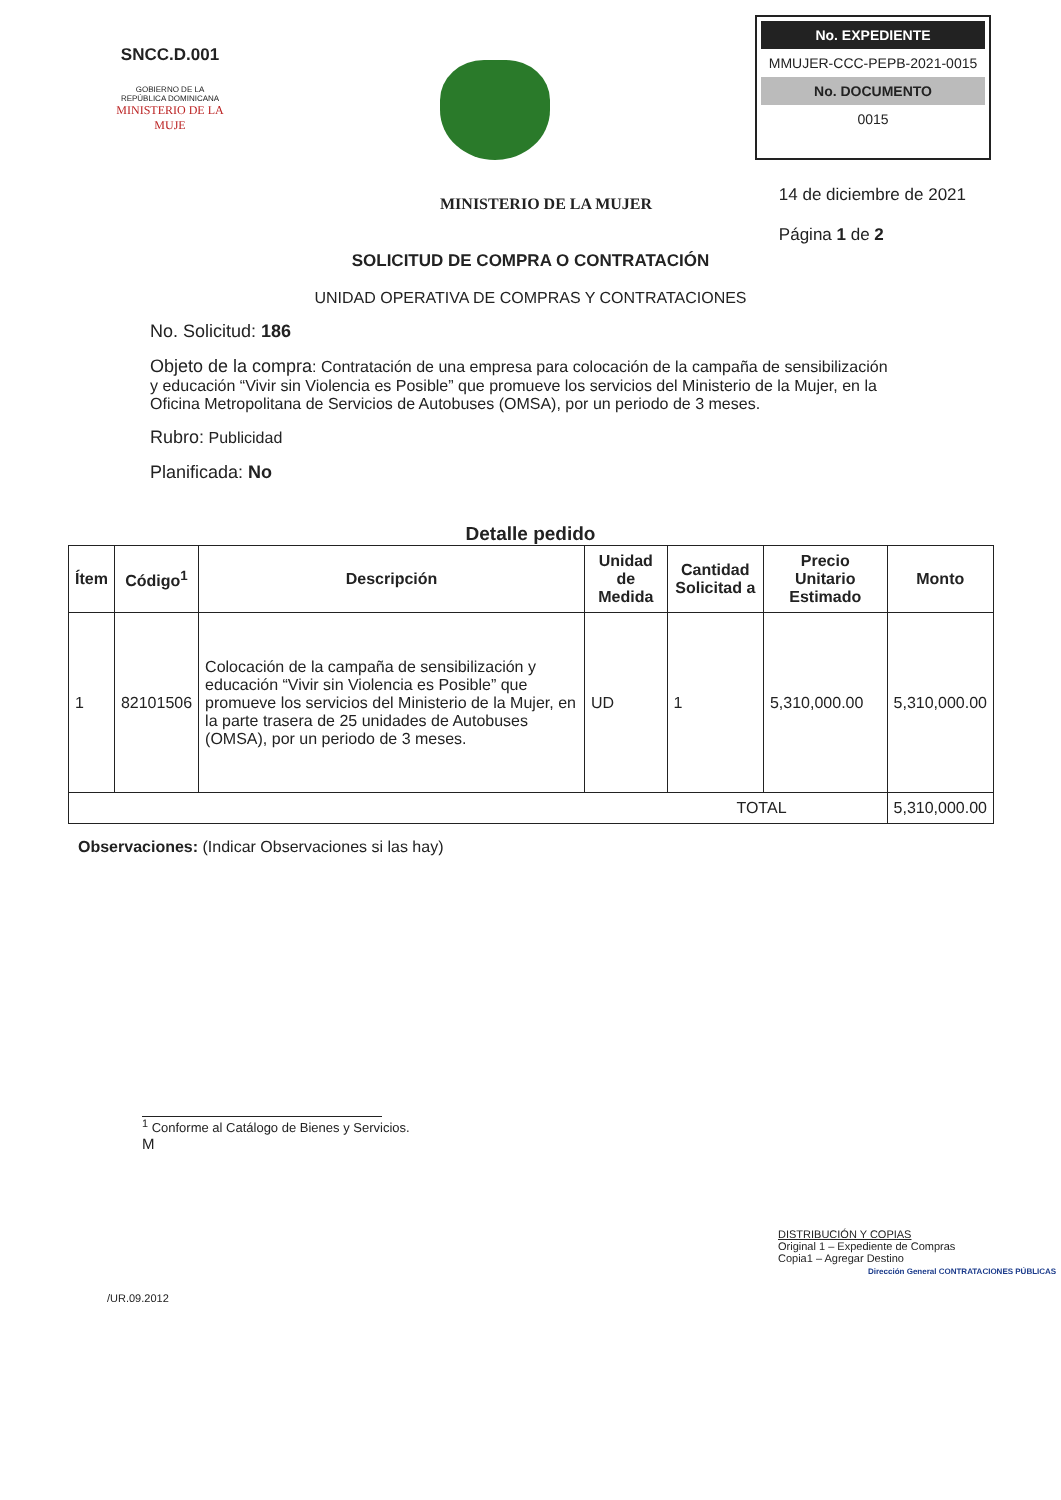SNCC.D.001
GOBIERNO DE LA
REPÚBLICA DOMINICANA
MINISTERIO DE LA MUJE
No. EXPEDIENTE
MMUJER-CCC-PEPB-2021-0015
No. DOCUMENTO
0015
MINISTERIO DE LA MUJER
14 de diciembre de 2021
Página 1 de 2
SOLICITUD DE COMPRA O CONTRATACIÓN
UNIDAD OPERATIVA DE COMPRAS Y CONTRATACIONES
No. Solicitud: 186
Objeto de la compra: Contratación de una empresa para colocación de la campaña de sensibilización y educación “Vivir sin Violencia es Posible” que promueve los servicios del Ministerio de la Mujer, en la Oficina Metropolitana de Servicios de Autobuses (OMSA), por un periodo de 3 meses.
Rubro: Publicidad
Planificada: No
Detalle pedido
| Ítem | Código<sup>1</sup> | Descripción | Unidad de Medida | Cantidad Solicitad a | Precio Unitario Estimado | Monto |
| --- | --- | --- | --- | --- | --- | --- |
| 1 | 82101506 | Colocación de la campaña de sensibilización y educación “Vivir sin Violencia es Posible” que promueve los servicios del Ministerio de la Mujer, en la parte trasera de 25 unidades de Autobuses (OMSA), por un periodo de 3 meses. | UD | 1 | 5,310,000.00 | 5,310,000.00 |
| TOTAL | | | | | | 5,310,000.00 |
Observaciones: (Indicar Observaciones si las hay)
<sup>1</sup> Conforme al Catálogo de Bienes y Servicios.
M
DISTRIBUCIÓN Y COPIAS
Original 1 – Expediente de Compras
Copia1 – Agregar Destino
Dirección General CONTRATACIONES PÚBLICAS
/UR.09.2012